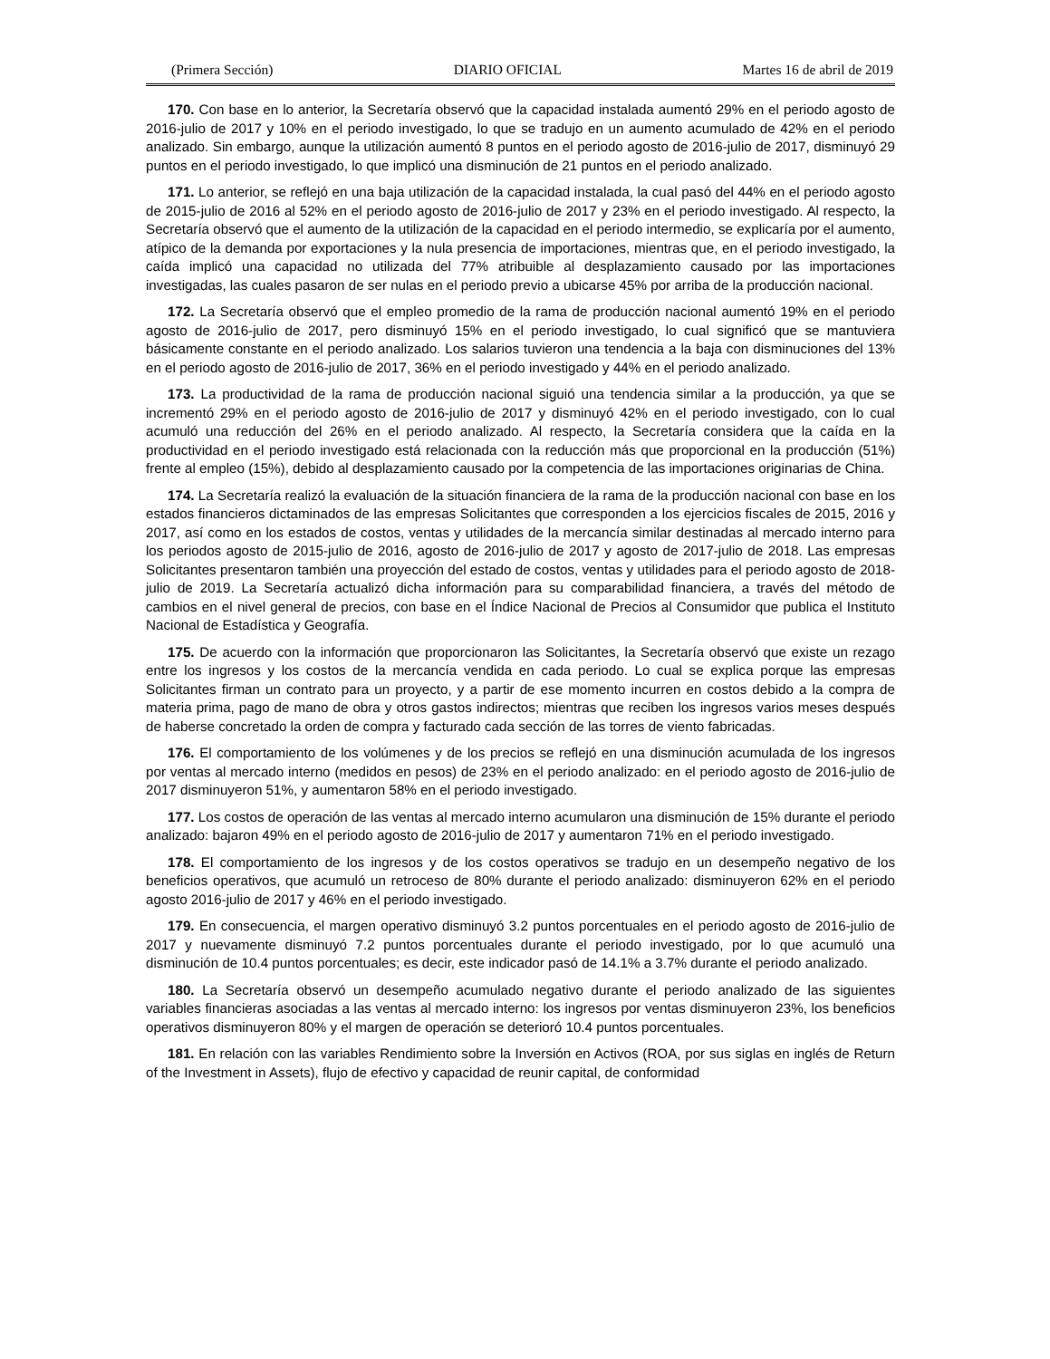(Primera Sección) DIARIO OFICIAL Martes 16 de abril de 2019
170. Con base en lo anterior, la Secretaría observó que la capacidad instalada aumentó 29% en el periodo agosto de 2016-julio de 2017 y 10% en el periodo investigado, lo que se tradujo en un aumento acumulado de 42% en el periodo analizado. Sin embargo, aunque la utilización aumentó 8 puntos en el periodo agosto de 2016-julio de 2017, disminuyó 29 puntos en el periodo investigado, lo que implicó una disminución de 21 puntos en el periodo analizado.
171. Lo anterior, se reflejó en una baja utilización de la capacidad instalada, la cual pasó del 44% en el periodo agosto de 2015-julio de 2016 al 52% en el periodo agosto de 2016-julio de 2017 y 23% en el periodo investigado. Al respecto, la Secretaría observó que el aumento de la utilización de la capacidad en el periodo intermedio, se explicaría por el aumento, atípico de la demanda por exportaciones y la nula presencia de importaciones, mientras que, en el periodo investigado, la caída implicó una capacidad no utilizada del 77% atribuible al desplazamiento causado por las importaciones investigadas, las cuales pasaron de ser nulas en el periodo previo a ubicarse 45% por arriba de la producción nacional.
172. La Secretaría observó que el empleo promedio de la rama de producción nacional aumentó 19% en el periodo agosto de 2016-julio de 2017, pero disminuyó 15% en el periodo investigado, lo cual significó que se mantuviera básicamente constante en el periodo analizado. Los salarios tuvieron una tendencia a la baja con disminuciones del 13% en el periodo agosto de 2016-julio de 2017, 36% en el periodo investigado y 44% en el periodo analizado.
173. La productividad de la rama de producción nacional siguió una tendencia similar a la producción, ya que se incrementó 29% en el periodo agosto de 2016-julio de 2017 y disminuyó 42% en el periodo investigado, con lo cual acumuló una reducción del 26% en el periodo analizado. Al respecto, la Secretaría considera que la caída en la productividad en el periodo investigado está relacionada con la reducción más que proporcional en la producción (51%) frente al empleo (15%), debido al desplazamiento causado por la competencia de las importaciones originarias de China.
174. La Secretaría realizó la evaluación de la situación financiera de la rama de la producción nacional con base en los estados financieros dictaminados de las empresas Solicitantes que corresponden a los ejercicios fiscales de 2015, 2016 y 2017, así como en los estados de costos, ventas y utilidades de la mercancía similar destinadas al mercado interno para los periodos agosto de 2015-julio de 2016, agosto de 2016-julio de 2017 y agosto de 2017-julio de 2018. Las empresas Solicitantes presentaron también una proyección del estado de costos, ventas y utilidades para el periodo agosto de 2018-julio de 2019. La Secretaría actualizó dicha información para su comparabilidad financiera, a través del método de cambios en el nivel general de precios, con base en el Índice Nacional de Precios al Consumidor que publica el Instituto Nacional de Estadística y Geografía.
175. De acuerdo con la información que proporcionaron las Solicitantes, la Secretaría observó que existe un rezago entre los ingresos y los costos de la mercancía vendida en cada periodo. Lo cual se explica porque las empresas Solicitantes firman un contrato para un proyecto, y a partir de ese momento incurren en costos debido a la compra de materia prima, pago de mano de obra y otros gastos indirectos; mientras que reciben los ingresos varios meses después de haberse concretado la orden de compra y facturado cada sección de las torres de viento fabricadas.
176. El comportamiento de los volúmenes y de los precios se reflejó en una disminución acumulada de los ingresos por ventas al mercado interno (medidos en pesos) de 23% en el periodo analizado: en el periodo agosto de 2016-julio de 2017 disminuyeron 51%, y aumentaron 58% en el periodo investigado.
177. Los costos de operación de las ventas al mercado interno acumularon una disminución de 15% durante el periodo analizado: bajaron 49% en el periodo agosto de 2016-julio de 2017 y aumentaron 71% en el periodo investigado.
178. El comportamiento de los ingresos y de los costos operativos se tradujo en un desempeño negativo de los beneficios operativos, que acumuló un retroceso de 80% durante el periodo analizado: disminuyeron 62% en el periodo agosto 2016-julio de 2017 y 46% en el periodo investigado.
179. En consecuencia, el margen operativo disminuyó 3.2 puntos porcentuales en el periodo agosto de 2016-julio de 2017 y nuevamente disminuyó 7.2 puntos porcentuales durante el periodo investigado, por lo que acumuló una disminución de 10.4 puntos porcentuales; es decir, este indicador pasó de 14.1% a 3.7% durante el periodo analizado.
180. La Secretaría observó un desempeño acumulado negativo durante el periodo analizado de las siguientes variables financieras asociadas a las ventas al mercado interno: los ingresos por ventas disminuyeron 23%, los beneficios operativos disminuyeron 80% y el margen de operación se deterioró 10.4 puntos porcentuales.
181. En relación con las variables Rendimiento sobre la Inversión en Activos (ROA, por sus siglas en inglés de Return of the Investment in Assets), flujo de efectivo y capacidad de reunir capital, de conformidad